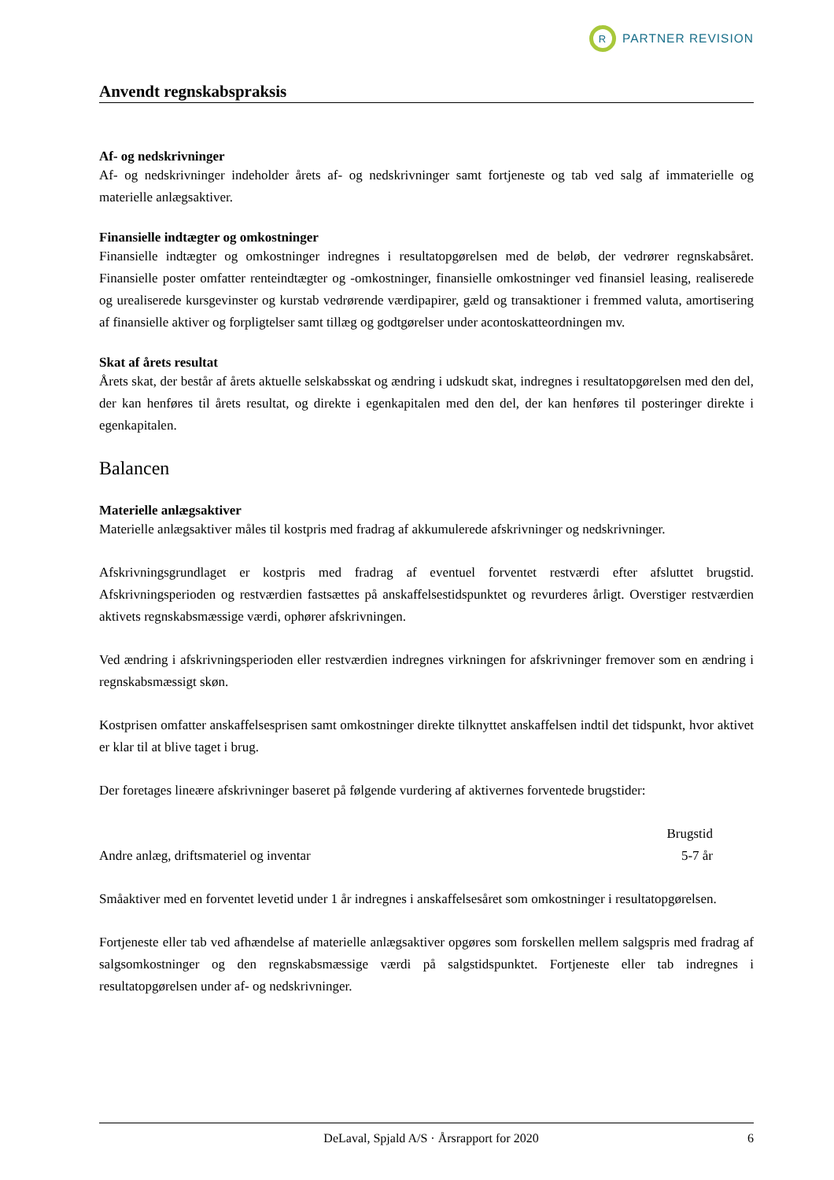R PARTNER REVISION
Anvendt regnskabspraksis
Af- og nedskrivninger
Af- og nedskrivninger indeholder årets af- og nedskrivninger samt fortjeneste og tab ved salg af immaterielle og materielle anlægsaktiver.
Finansielle indtægter og omkostninger
Finansielle indtægter og omkostninger indregnes i resultatopgørelsen med de beløb, der vedrører regnskabsåret. Finansielle poster omfatter renteindtægter og -omkostninger, finansielle omkostninger ved finansiel leasing, realiserede og urealiserede kursgevinster og kurstab vedrørende værdipapirer, gæld og transaktioner i fremmed valuta, amortisering af finansielle aktiver og forpligtelser samt tillæg og godtgørelser under acontoskatteordningen mv.
Skat af årets resultat
Årets skat, der består af årets aktuelle selskabsskat og ændring i udskudt skat, indregnes i resultatopgørelsen med den del, der kan henføres til årets resultat, og direkte i egenkapitalen med den del, der kan henføres til posteringer direkte i egenkapitalen.
Balancen
Materielle anlægsaktiver
Materielle anlægsaktiver måles til kostpris med fradrag af akkumulerede afskrivninger og nedskrivninger.
Afskrivningsgrundlaget er kostpris med fradrag af eventuel forventet restværdi efter afsluttet brugstid. Afskrivningsperioden og restværdien fastsættes på anskaffelsestidspunktet og revurderes årligt. Overstiger restværdien aktivets regnskabsmæssige værdi, ophører afskrivningen.
Ved ændring i afskrivningsperioden eller restværdien indregnes virkningen for afskrivninger fremover som en ændring i regnskabsmæssigt skøn.
Kostprisen omfatter anskaffelsesprisen samt omkostninger direkte tilknyttet anskaffelsen indtil det tidspunkt, hvor aktivet er klar til at blive taget i brug.
Der foretages lineære afskrivninger baseret på følgende vurdering af aktivernes forventede brugstider:
| | Brugstid |
| --- | --- |
| Andre anlæg, driftsmateriel og inventar | 5-7 år |
Småaktiver med en forventet levetid under 1 år indregnes i anskaffelsesåret som omkostninger i resultatopgørelsen.
Fortjeneste eller tab ved afhændelse af materielle anlægsaktiver opgøres som forskellen mellem salgspris med fradrag af salgsomkostninger og den regnskabsmæssige værdi på salgstidspunktet. Fortjeneste eller tab indregnes i resultatopgørelsen under af- og nedskrivninger.
DeLaval, Spjald A/S · Årsrapport for 2020 6